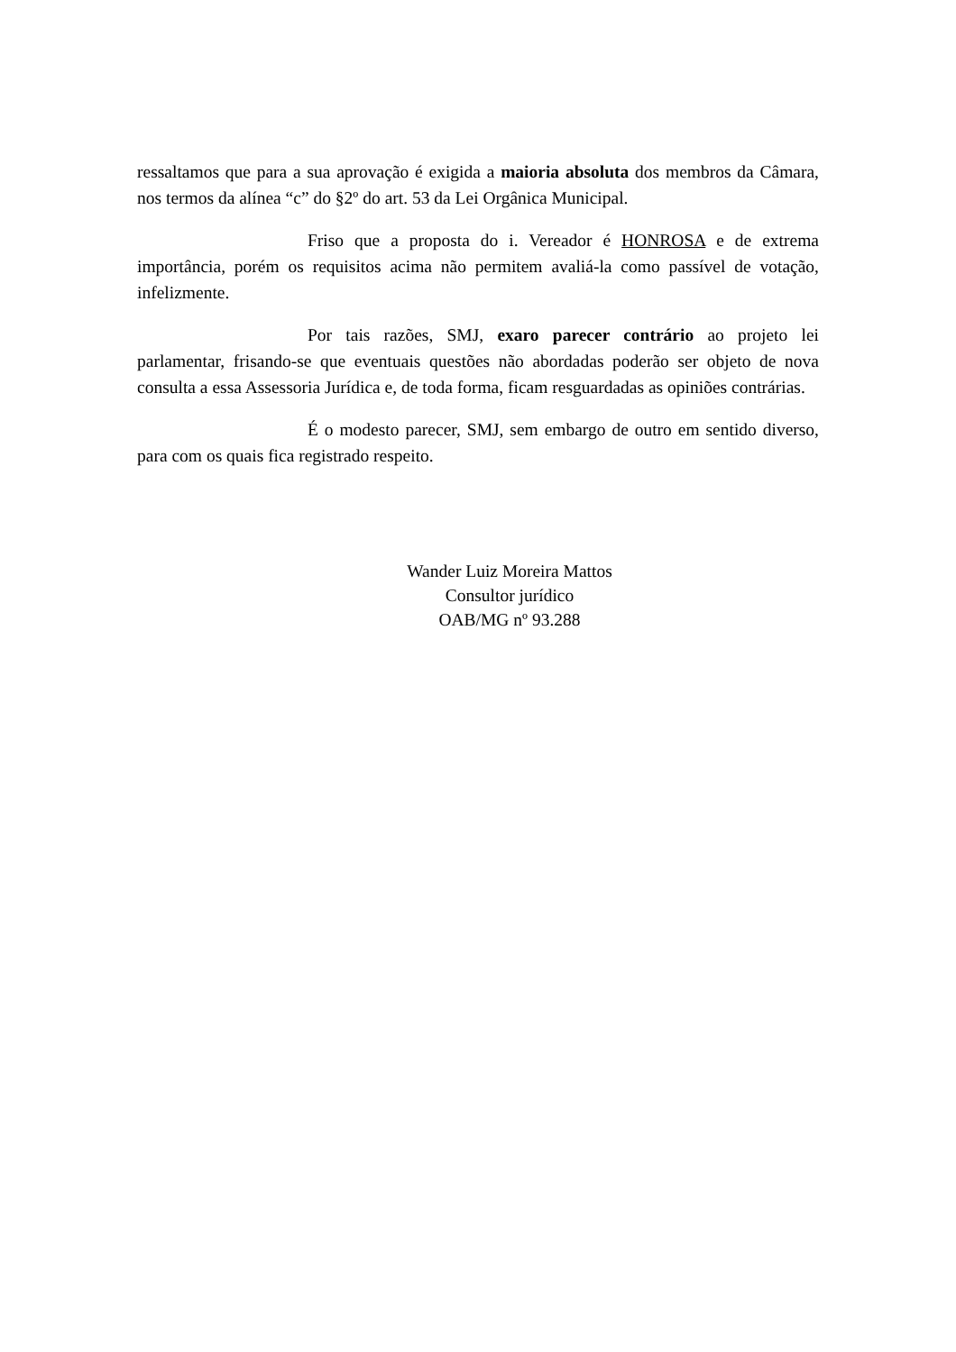ressaltamos que para a sua aprovação é exigida a maioria absoluta dos membros da Câmara, nos termos da alínea “c” do §2º do art. 53 da Lei Orgânica Municipal.
Friso que a proposta do i. Vereador é HONROSA e de extrema importância, porém os requisitos acima não permitem avaliá-la como passível de votação, infelizmente.
Por tais razões, SMJ, exaro parecer contrário ao projeto lei parlamentar, frisando-se que eventuais questões não abordadas poderão ser objeto de nova consulta a essa Assessoria Jurídica e, de toda forma, ficam resguardadas as opiniões contrárias.
É o modesto parecer, SMJ, sem embargo de outro em sentido diverso, para com os quais fica registrado respeito.
Wander Luiz Moreira Mattos
Consultor jurídico
OAB/MG nº 93.288